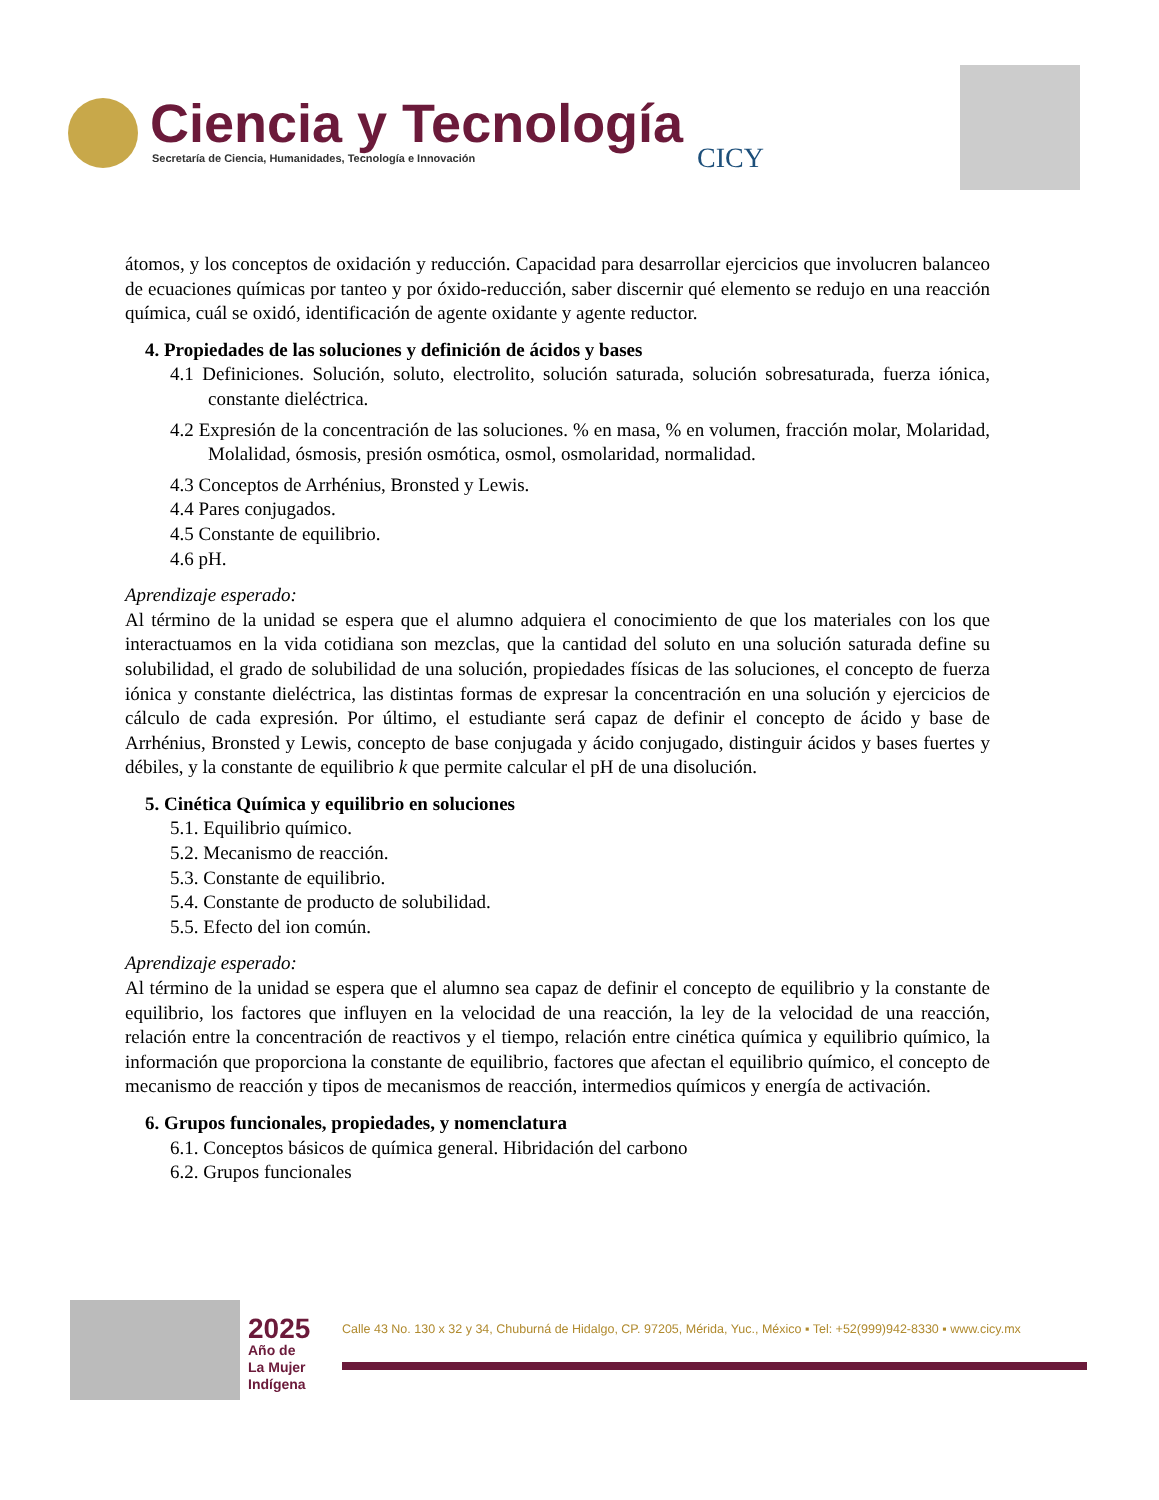Ciencia y Tecnología
Secretaría de Ciencia, Humanidades, Tecnología e Innovación
CICY
átomos, y los conceptos de oxidación y reducción. Capacidad para desarrollar ejercicios que involucren balanceo de ecuaciones químicas por tanteo y por óxido-reducción, saber discernir qué elemento se redujo en una reacción química, cuál se oxidó, identificación de agente oxidante y agente reductor.
4. Propiedades de las soluciones y definición de ácidos y bases
4.1 Definiciones. Solución, soluto, electrolito, solución saturada, solución sobresaturada, fuerza iónica, constante dieléctrica.
4.2 Expresión de la concentración de las soluciones. % en masa, % en volumen, fracción molar, Molaridad, Molalidad, ósmosis, presión osmótica, osmol, osmolaridad, normalidad.
4.3 Conceptos de Arrhénius, Bronsted y Lewis.
4.4 Pares conjugados.
4.5 Constante de equilibrio.
4.6 pH.
Aprendizaje esperado:
Al término de la unidad se espera que el alumno adquiera el conocimiento de que los materiales con los que interactuamos en la vida cotidiana son mezclas, que la cantidad del soluto en una solución saturada define su solubilidad, el grado de solubilidad de una solución, propiedades físicas de las soluciones, el concepto de fuerza iónica y constante dieléctrica, las distintas formas de expresar la concentración en una solución y ejercicios de cálculo de cada expresión. Por último, el estudiante será capaz de definir el concepto de ácido y base de Arrhénius, Bronsted y Lewis, concepto de base conjugada y ácido conjugado, distinguir ácidos y bases fuertes y débiles, y la constante de equilibrio k que permite calcular el pH de una disolución.
5. Cinética Química y equilibrio en soluciones
5.1. Equilibrio químico.
5.2. Mecanismo de reacción.
5.3. Constante de equilibrio.
5.4. Constante de producto de solubilidad.
5.5. Efecto del ion común.
Aprendizaje esperado:
Al término de la unidad se espera que el alumno sea capaz de definir el concepto de equilibrio y la constante de equilibrio, los factores que influyen en la velocidad de una reacción, la ley de la velocidad de una reacción, relación entre la concentración de reactivos y el tiempo, relación entre cinética química y equilibrio químico, la información que proporciona la constante de equilibrio, factores que afectan el equilibrio químico, el concepto de mecanismo de reacción y tipos de mecanismos de reacción, intermedios químicos y energía de activación.
6. Grupos funcionales, propiedades, y nomenclatura
6.1. Conceptos básicos de química general. Hibridación del carbono
6.2. Grupos funcionales
2025
Año de
La Mujer
Indígena
Calle 43 No. 130 x 32 y 34, Chuburná de Hidalgo, CP. 97205, Mérida, Yuc., México ▪ Tel: +52(999)942-8330 ▪ www.cicy.mx